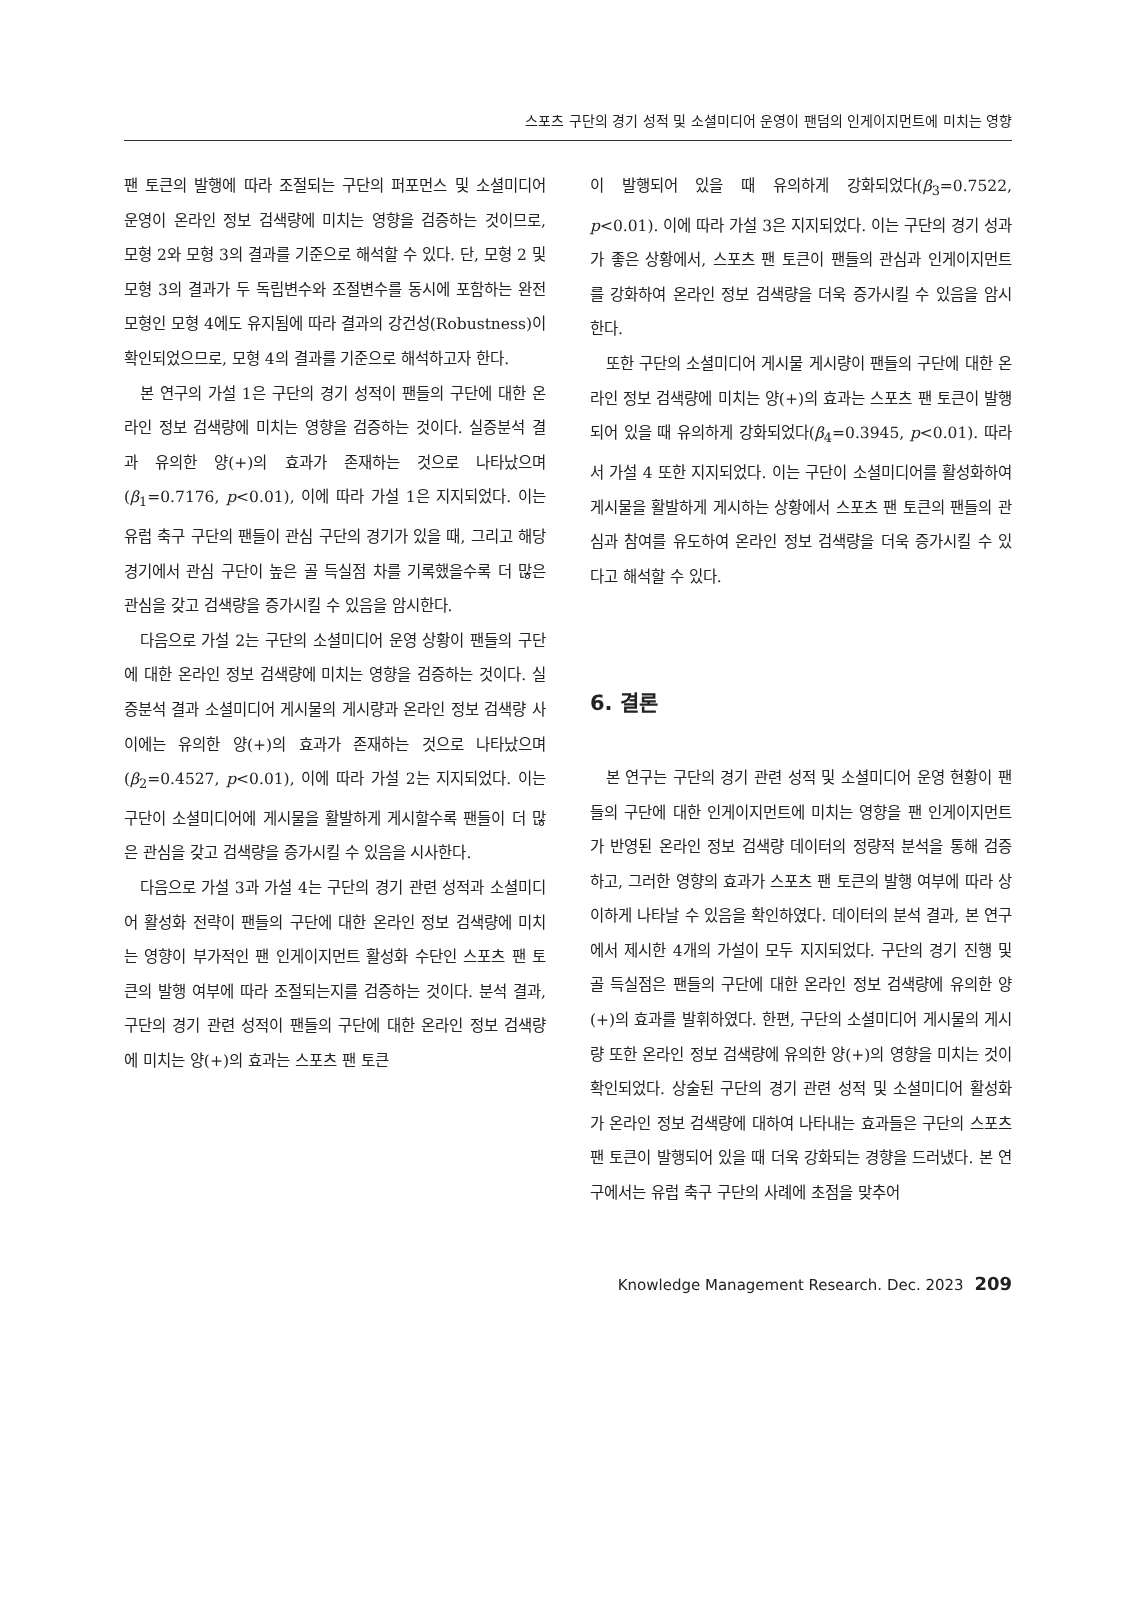스포츠 구단의 경기 성적 및 소셜미디어 운영이 팬덤의 인게이지먼트에 미치는 영향
팬 토큰의 발행에 따라 조절되는 구단의 퍼포먼스 및 소셜미디어 운영이 온라인 정보 검색량에 미치는 영향을 검증하는 것이므로, 모형 2와 모형 3의 결과를 기준으로 해석할 수 있다. 단, 모형 2 및 모형 3의 결과가 두 독립변수와 조절변수를 동시에 포함하는 완전모형인 모형 4에도 유지됨에 따라 결과의 강건성(Robustness)이 확인되었으므로, 모형 4의 결과를 기준으로 해석하고자 한다.
본 연구의 가설 1은 구단의 경기 성적이 팬들의 구단에 대한 온라인 정보 검색량에 미치는 영향을 검증하는 것이다. 실증분석 결과 유의한 양(+)의 효과가 존재하는 것으로 나타났으며(β<sub>1</sub>=0.7176, p<0.01), 이에 따라 가설 1은 지지되었다. 이는 유럽 축구 구단의 팬들이 관심 구단의 경기가 있을 때, 그리고 해당 경기에서 관심 구단이 높은 골 득실점 차를 기록했을수록 더 많은 관심을 갖고 검색량을 증가시킬 수 있음을 암시한다.
다음으로 가설 2는 구단의 소셜미디어 운영 상황이 팬들의 구단에 대한 온라인 정보 검색량에 미치는 영향을 검증하는 것이다. 실증분석 결과 소셜미디어 게시물의 게시량과 온라인 정보 검색량 사이에는 유의한 양(+)의 효과가 존재하는 것으로 나타났으며(β<sub>2</sub>=0.4527, p<0.01), 이에 따라 가설 2는 지지되었다. 이는 구단이 소셜미디어에 게시물을 활발하게 게시할수록 팬들이 더 많은 관심을 갖고 검색량을 증가시킬 수 있음을 시사한다.
다음으로 가설 3과 가설 4는 구단의 경기 관련 성적과 소셜미디어 활성화 전략이 팬들의 구단에 대한 온라인 정보 검색량에 미치는 영향이 부가적인 팬 인게이지먼트 활성화 수단인 스포츠 팬 토큰의 발행 여부에 따라 조절되는지를 검증하는 것이다. 분석 결과, 구단의 경기 관련 성적이 팬들의 구단에 대한 온라인 정보 검색량에 미치는 양(+)의 효과는 스포츠 팬 토큰
이 발행되어 있을 때 유의하게 강화되었다(β<sub>3</sub>=0.7522, p<0.01). 이에 따라 가설 3은 지지되었다. 이는 구단의 경기 성과가 좋은 상황에서, 스포츠 팬 토큰이 팬들의 관심과 인게이지먼트를 강화하여 온라인 정보 검색량을 더욱 증가시킬 수 있음을 암시한다.
또한 구단의 소셜미디어 게시물 게시량이 팬들의 구단에 대한 온라인 정보 검색량에 미치는 양(+)의 효과는 스포츠 팬 토큰이 발행되어 있을 때 유의하게 강화되었다(β<sub>4</sub>=0.3945, p<0.01). 따라서 가설 4 또한 지지되었다. 이는 구단이 소셜미디어를 활성화하여 게시물을 활발하게 게시하는 상황에서 스포츠 팬 토큰의 팬들의 관심과 참여를 유도하여 온라인 정보 검색량을 더욱 증가시킬 수 있다고 해석할 수 있다.
6. 결론
본 연구는 구단의 경기 관련 성적 및 소셜미디어 운영 현황이 팬들의 구단에 대한 인게이지먼트에 미치는 영향을 팬 인게이지먼트가 반영된 온라인 정보 검색량 데이터의 정량적 분석을 통해 검증하고, 그러한 영향의 효과가 스포츠 팬 토큰의 발행 여부에 따라 상이하게 나타날 수 있음을 확인하였다. 데이터의 분석 결과, 본 연구에서 제시한 4개의 가설이 모두 지지되었다. 구단의 경기 진행 및 골 득실점은 팬들의 구단에 대한 온라인 정보 검색량에 유의한 양(+)의 효과를 발휘하였다. 한편, 구단의 소셜미디어 게시물의 게시량 또한 온라인 정보 검색량에 유의한 양(+)의 영향을 미치는 것이 확인되었다. 상술된 구단의 경기 관련 성적 및 소셜미디어 활성화가 온라인 정보 검색량에 대하여 나타내는 효과들은 구단의 스포츠 팬 토큰이 발행되어 있을 때 더욱 강화되는 경향을 드러냈다. 본 연구에서는 유럽 축구 구단의 사례에 초점을 맞추어
Knowledge Management Research. Dec. 2023 209